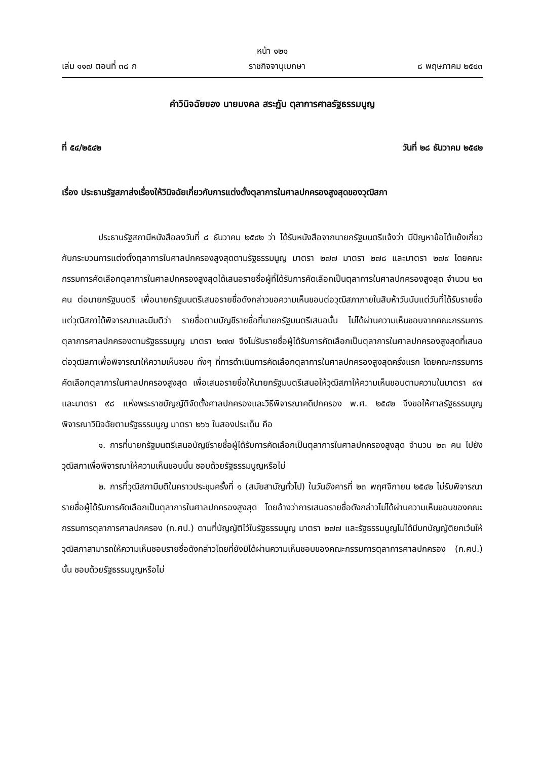หน้า ๑๒๑
เล่ม ๑๑๗ ตอนที่ ๓๘ ก ราชกิจจานุเบกษา ๘ พฤษภาคม ๒๕๔๓
คำวินิจฉัยของ นายมงคล สระฏัน ตุลาการศาลรัฐธรรมนูญ
ที่ ๕๔/๒๕๔๒ วันที่ ๒๘ ธันวาคม ๒๕๔๒
เรื่อง ประธานรัฐสภาส่งเรื่องให้วินิจฉัยเกี่ยวกับการแต่งตั้งตุลาการในศาลปกครองสูงสุดของวุฒิสภา
ประธานรัฐสภามีหนังสือลงวันที่ ๘ ธันวาคม ๒๕๔๒ ว่า ได้รับหนังสือจากนายกรัฐมนตรีแจ้งว่า มีปัญหาข้อโต้แย้งเกี่ยวกับกระบวนการแต่งตั้งตุลาการในศาลปกครองสูงสุดตามรัฐธรรมนูญ มาตรา ๒๗๗ มาตรา ๒๗๘ และมาตรา ๒๗๙ โดยคณะกรรมการคัดเลือกตุลาการในศาลปกครองสูงสุดได้เสนอรายชื่อผู้ที่ได้รับการคัดเลือกเป็นตุลาการในศาลปกครองสูงสุด จำนวน ๒๓ คน ต่อนายกรัฐมนตรี เพื่อนายกรัฐมนตรีเสนอรายชื่อดังกล่าวขอความเห็นชอบต่อวุฒิสภาภายในสิบห้าวันนับแต่วันที่ได้รับรายชื่อ แต่วุฒิสภาได้พิจารณาและมีมติว่า รายชื่อตามบัญชีรายชื่อที่นายกรัฐมนตรีเสนอนั้น ไม่ได้ผ่านความเห็นชอบจากคณะกรรมการตุลาการศาลปกครองตามรัฐธรรมนูญ มาตรา ๒๗๗ จึงไม่รับรายชื่อผู้ได้รับการคัดเลือกเป็นตุลาการในศาลปกครองสูงสุดที่เสนอต่อวุฒิสภาเพื่อพิจารณาให้ความเห็นชอบ ทั้งๆ ที่การดำเนินการคัดเลือกตุลาการในศาลปกครองสูงสุดครั้งแรก โดยคณะกรรมการคัดเลือกตุลาการในศาลปกครองสูงสุด เพื่อเสนอรายชื่อให้นายกรัฐมนตรีเสนอให้วุฒิสภาให้ความเห็นชอบตามความในมาตรา ๙๗ และมาตรา ๙๘ แห่งพระราชบัญญัติจัดตั้งศาลปกครองและวิธีพิจารณาคดีปกครอง พ.ศ. ๒๕๔๒ จึงขอให้ศาลรัฐธรรมนูญพิจารณาวินิจฉัยตามรัฐธรรมนูญ มาตรา ๒๖๖ ในสองประเด็น คือ
๑. การที่นายกรัฐมนตรีเสนอบัญชีรายชื่อผู้ได้รับการคัดเลือกเป็นตุลาการในศาลปกครองสูงสุด จำนวน ๒๓ คน ไปยังวุฒิสภาเพื่อพิจารณาให้ความเห็นชอบนั้น ชอบด้วยรัฐธรรมนูญหรือไม่
๒. การที่วุฒิสภามีมติในคราวประชุมครั้งที่ ๑ (สมัยสามัญทั่วไป) ในวันอังคารที่ ๒๓ พฤศจิกายน ๒๕๔๒ ไม่รับพิจารณารายชื่อผู้ได้รับการคัดเลือกเป็นตุลาการในศาลปกครองสูงสุด โดยอ้างว่าการเสนอรายชื่อดังกล่าวไม่ได้ผ่านความเห็นชอบของคณะกรรมการตุลาการศาลปกครอง (ก.ศป.) ตามที่บัญญัติไว้ในรัฐธรรมนูญ มาตรา ๒๗๗ และรัฐธรรมนูญไม่ได้มีบทบัญญัติยกเว้นให้วุฒิสภาสามารถให้ความเห็นชอบรายชื่อดังกล่าวโดยที่ยังมิได้ผ่านความเห็นชอบของคณะกรรมการตุลาการศาลปกครอง (ก.ศป.) นั้น ชอบด้วยรัฐธรรมนูญหรือไม่